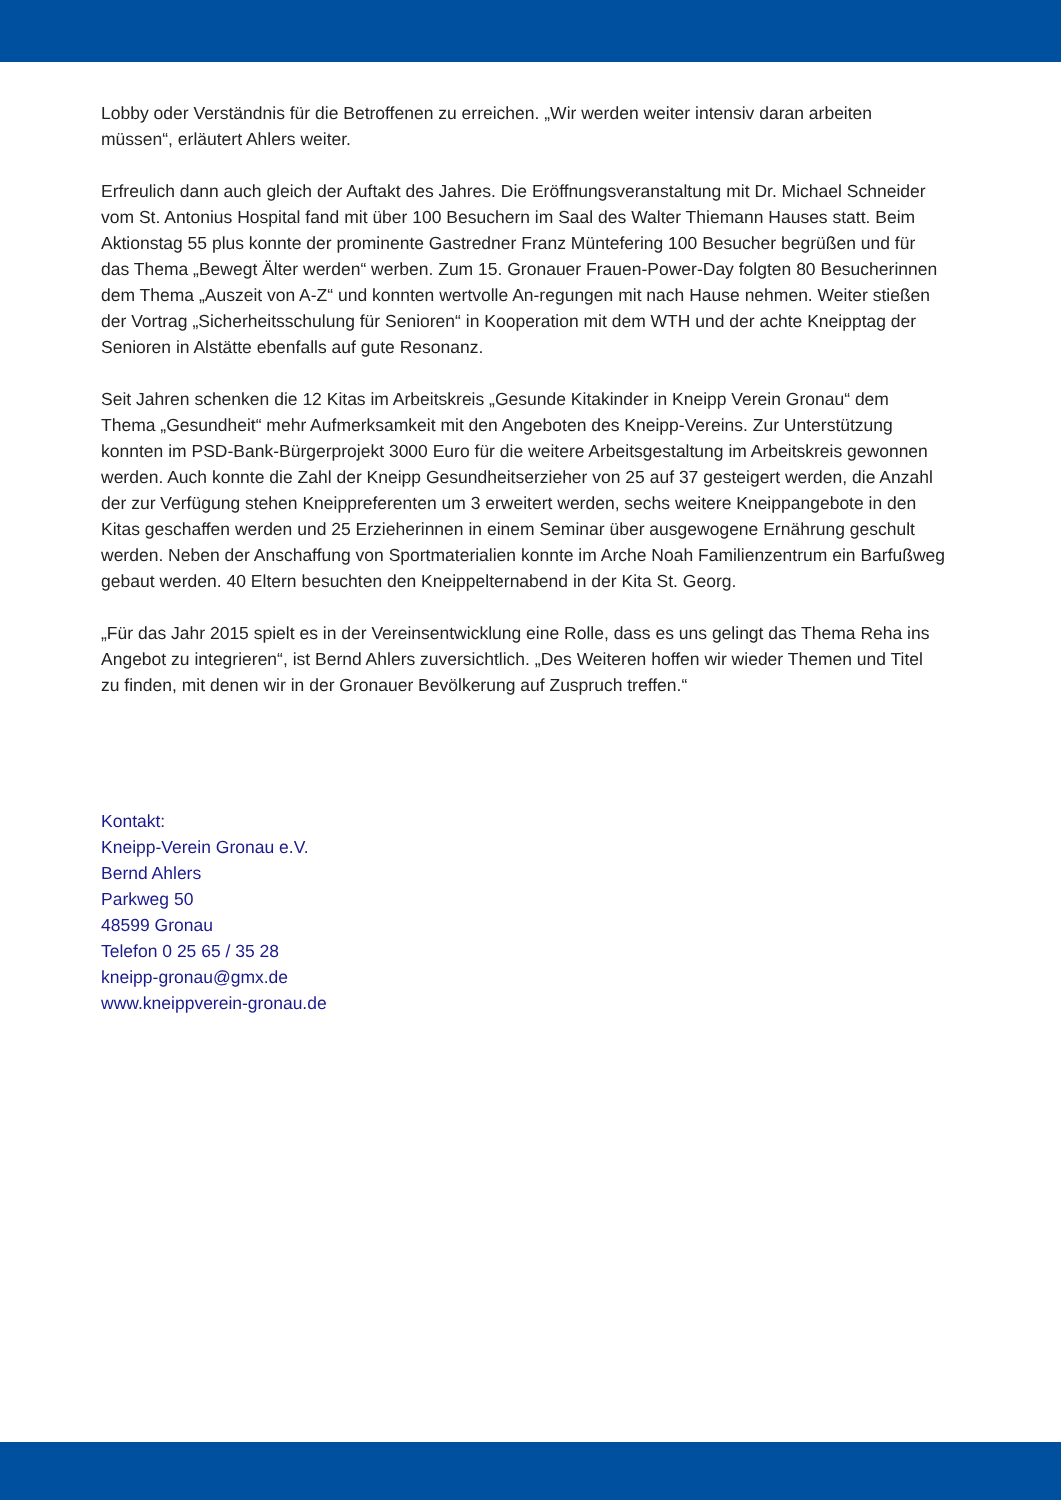Lobby oder Verständnis für die Betroffenen zu erreichen. „Wir werden weiter intensiv daran arbeiten müssen“, erläutert Ahlers weiter.
Erfreulich dann auch gleich der Auftakt des Jahres. Die Eröffnungsveranstaltung mit Dr. Michael Schneider vom St. Antonius Hospital fand mit über 100 Besuchern im Saal des Walter Thiemann Hauses statt. Beim Aktionstag 55 plus konnte der prominente Gastredner Franz Müntefering 100 Besucher begrüßen und für das Thema „Bewegt Älter werden“ werben. Zum 15. Gronauer Frauen-Power-Day folgten 80 Besucherinnen dem Thema „Auszeit von A-Z“ und konnten wertvolle An-regungen mit nach Hause nehmen. Weiter stießen der Vortrag „Sicherheitsschulung für Senioren“ in Kooperation mit dem WTH und der achte Kneipptag der Senioren in Alstätte ebenfalls auf gute Resonanz.
Seit Jahren schenken die 12 Kitas im Arbeitskreis „Gesunde Kitakinder in Kneipp Verein Gronau“ dem Thema „Gesundheit“ mehr Aufmerksamkeit mit den Angeboten des Kneipp-Vereins. Zur Unterstützung konnten im PSD-Bank-Bürgerprojekt 3000 Euro für die weitere Arbeitsgestaltung im Arbeitskreis gewonnen werden. Auch konnte die Zahl der Kneipp Gesundheitserzieher von 25 auf 37 gesteigert werden, die Anzahl der zur Verfügung stehen Kneippreferenten um 3 erweitert werden, sechs weitere Kneippangebote in den Kitas geschaffen werden und 25 Erzieherinnen in einem Seminar über ausgewogene Ernährung geschult werden. Neben der Anschaffung von Sportmaterialien konnte im Arche Noah Familienzentrum ein Barfußweg gebaut werden. 40 Eltern besuchten den Kneippelternabend in der Kita St. Georg.
„Für das Jahr 2015 spielt es in der Vereinsentwicklung eine Rolle, dass es uns gelingt das Thema Reha ins Angebot zu integrieren“, ist Bernd Ahlers zuversichtlich. „Des Weiteren hoffen wir wieder Themen und Titel zu finden, mit denen wir in der Gronauer Bevölkerung auf Zuspruch treffen.“
Kontakt:
Kneipp-Verein Gronau e.V.
Bernd Ahlers
Parkweg 50
48599 Gronau
Telefon 0 25 65 / 35 28
kneipp-gronau@gmx.de
www.kneippverein-gronau.de